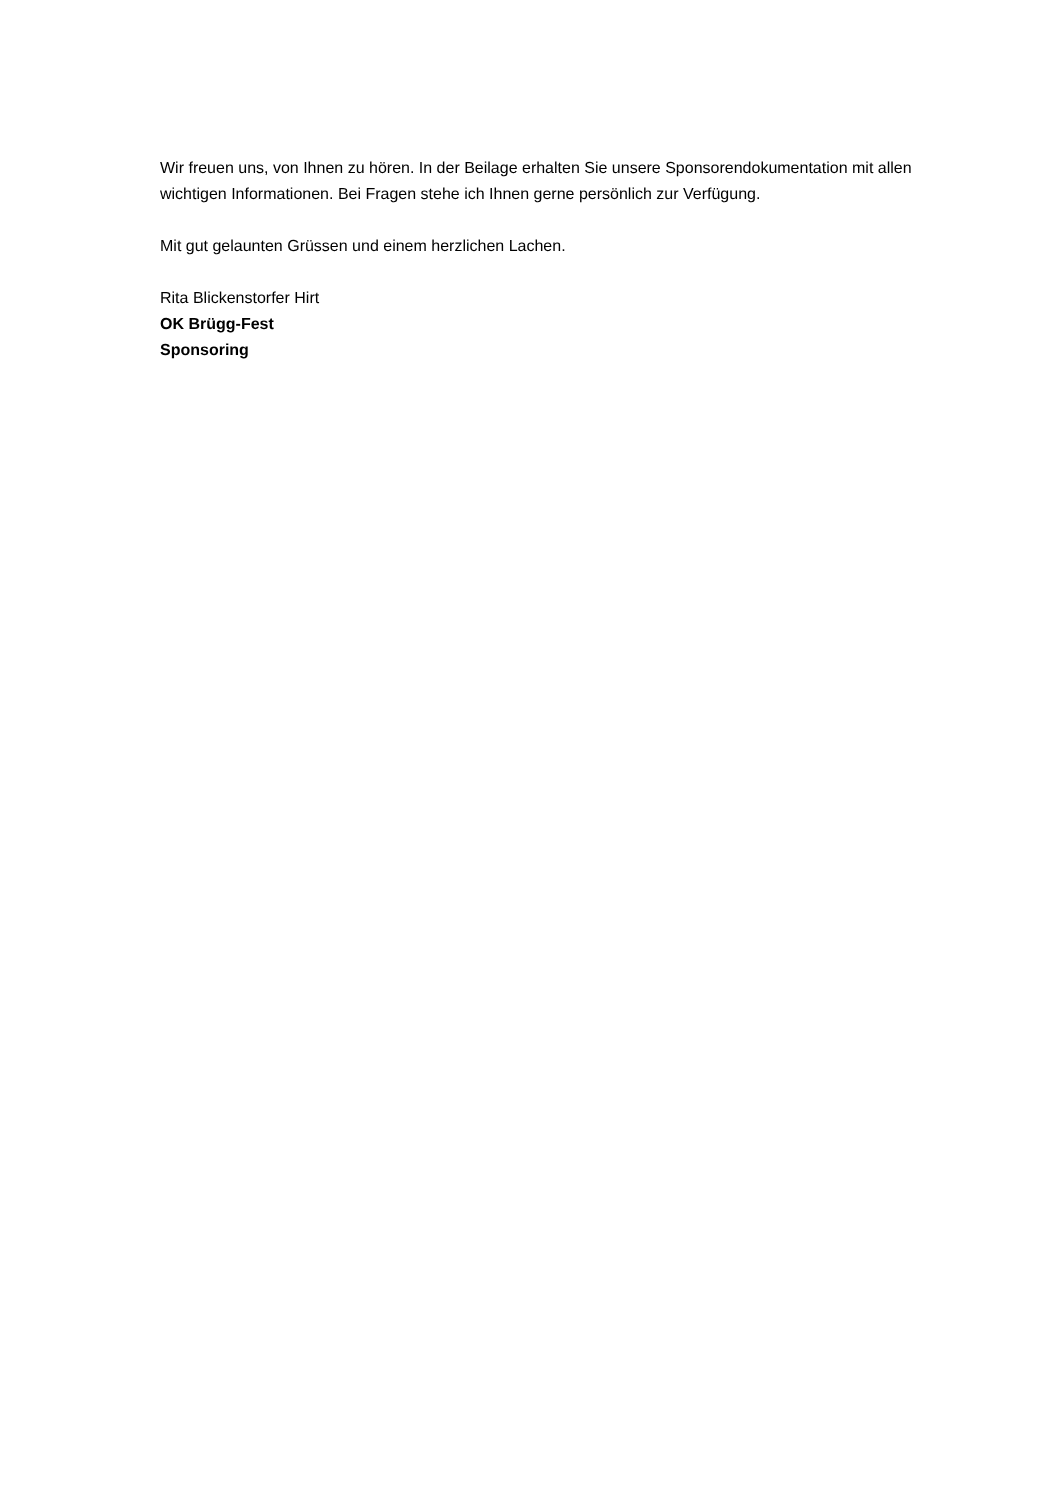Wir freuen uns, von Ihnen zu hören. In der Beilage erhalten Sie unsere Sponsorendokumentation mit allen wichtigen Informationen. Bei Fragen stehe ich Ihnen gerne persönlich zur Verfügung.
Mit gut gelaunten Grüssen und einem herzlichen Lachen.
Rita Blickenstorfer Hirt
OK Brügg-Fest
Sponsoring